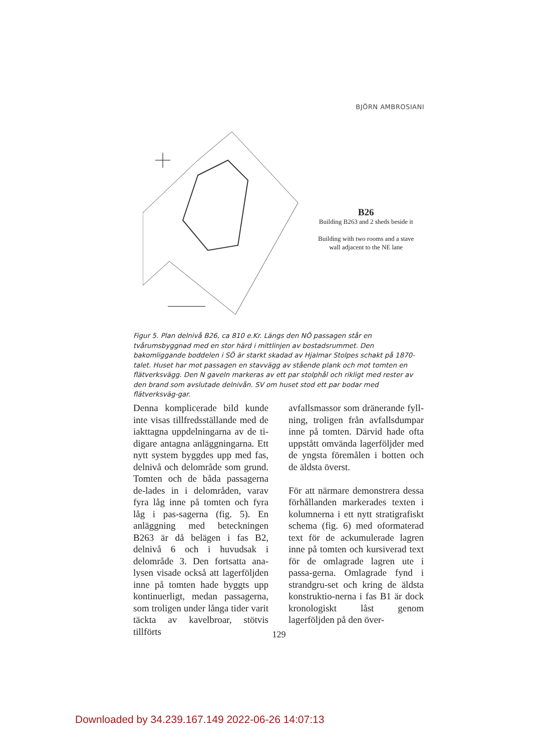BJÖRN AMBROSIANI
B26
Building B263 and 2 sheds beside it
Building with two rooms and a stave
wall adjacent to the NE lane
Figur 5. Plan delnivå B26, ca 810 e.Kr. Längs den NÖ passagen står en tvårumsbyggnad med en stor härd i mittlinjen av bostadsrummet. Den bakomliggande boddelen i SÖ är starkt skadad av Hjalmar Stolpes schakt på 1870-talet. Huset har mot passagen en stavvägg av stående plank och mot tomten en flätverksvägg. Den N gaveln markeras av ett par stolphål och rikligt med rester av den brand som avslutade delnivån. SV om huset stod ett par bodar med flätverksväg-gar.
Denna komplicerade bild kunde inte visas tillfredsställande med de iakttagna uppdelningarna av de ti-digare antagna anläggningarna. Ett nytt system byggdes upp med fas, delnivå och delområde som grund. Tomten och de båda passagerna de-lades in i delområden, varav fyra låg inne på tomten och fyra låg i pas-sagerna (fig. 5). En anläggning med beteckningen B263 är då belägen i fas B2, delnivå 6 och i huvudsak i delområde 3. Den fortsatta ana-lysen visade också att lagerföljden inne på tomten hade byggts upp kontinuerligt, medan passagerna, som troligen under långa tider varit täckta av kavelbroar, stötvis tillförts
avfallsmassor som dränerande fyll-ning, troligen från avfallsdumpar inne på tomten. Därvid hade ofta uppstått omvända lagerföljder med de yngsta föremålen i botten och de äldsta överst.
För att närmare demonstrera dessa förhållanden markerades texten i kolumnerna i ett nytt stratigrafiskt schema (fig. 6) med oformaterad text för de ackumulerade lagren inne på tomten och kursiverad text för de omlagrade lagren ute i passa-gerna. Omlagrade fynd i strandgru-set och kring de äldsta konstruktio-nerna i fas B1 är dock kronologiskt låst genom lagerföljden på den över-
129
Downloaded by 34.239.167.149 2022-06-26 14:07:13